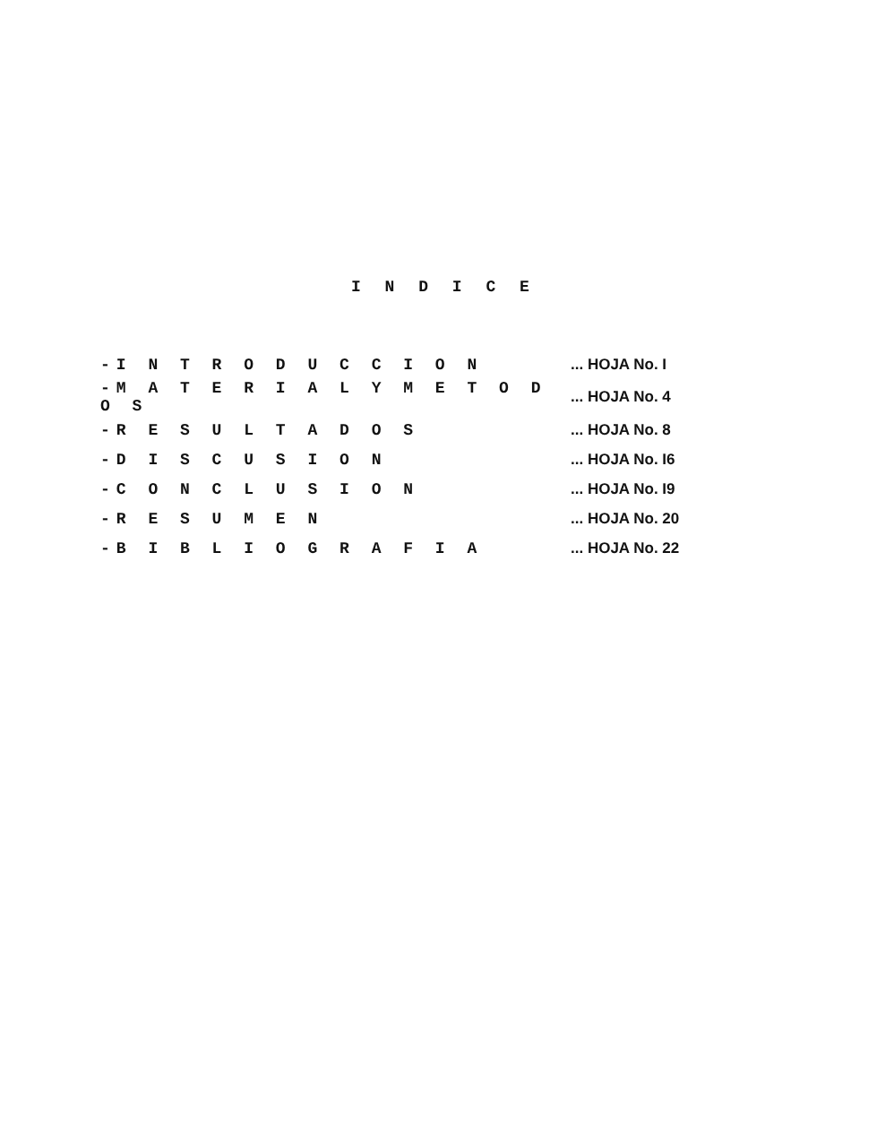I N D I C E
| -I N T R O D U C C I O N | ... HOJA No. I |
| -M A T E R I A L Y M E T O D O S | ... HOJA No. 4 |
| -R E S U L T A D O S | ... HOJA No. 8 |
| -D I S C U S I O N | ... HOJA No. I6 |
| -C O N C L U S I O N | ... HOJA No. I9 |
| -R E S U M E N | ... HOJA No. 20 |
| -B I B L I O G R A F I A | ... HOJA No. 22 |